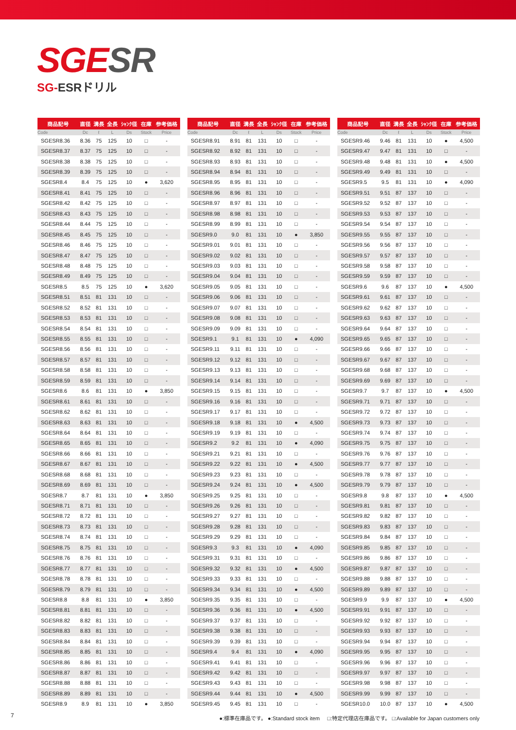SGESR
SG-ESRドリル
| 商品記号 | 直径 | 溝長 | 全長 | ｼｬﾝｸ径 | 在庫 | 参考価格 |
| --- | --- | --- | --- | --- | --- | --- |
| Code | Dc | ℓ | L | Ds | Stock | Price |
| SGESR8.36 | 8.36 | 75 | 125 | 10 | □ | - |
| SGESR8.37 | 8.37 | 75 | 125 | 10 | □ | - |
| SGESR8.38 | 8.38 | 75 | 125 | 10 | □ | - |
| SGESR8.39 | 8.39 | 75 | 125 | 10 | □ | - |
| SGESR8.4 | 8.4 | 75 | 125 | 10 | ● | 3,620 |
| SGESR8.41 | 8.41 | 75 | 125 | 10 | □ | - |
| SGESR8.42 | 8.42 | 75 | 125 | 10 | □ | - |
| SGESR8.43 | 8.43 | 75 | 125 | 10 | □ | - |
| SGESR8.44 | 8.44 | 75 | 125 | 10 | □ | - |
| SGESR8.45 | 8.45 | 75 | 125 | 10 | □ | - |
| SGESR8.46 | 8.46 | 75 | 125 | 10 | □ | - |
| SGESR8.47 | 8.47 | 75 | 125 | 10 | □ | - |
| SGESR8.48 | 8.48 | 75 | 125 | 10 | □ | - |
| SGESR8.49 | 8.49 | 75 | 125 | 10 | □ | - |
| SGESR8.5 | 8.5 | 75 | 125 | 10 | ● | 3,620 |
| SGESR8.51 | 8.51 | 81 | 131 | 10 | □ | - |
| SGESR8.52 | 8.52 | 81 | 131 | 10 | □ | - |
| SGESR8.53 | 8.53 | 81 | 131 | 10 | □ | - |
| SGESR8.54 | 8.54 | 81 | 131 | 10 | □ | - |
| SGESR8.55 | 8.55 | 81 | 131 | 10 | □ | - |
| SGESR8.56 | 8.56 | 81 | 131 | 10 | □ | - |
| SGESR8.57 | 8.57 | 81 | 131 | 10 | □ | - |
| SGESR8.58 | 8.58 | 81 | 131 | 10 | □ | - |
| SGESR8.59 | 8.59 | 81 | 131 | 10 | □ | - |
| SGESR8.6 | 8.6 | 81 | 131 | 10 | ● | 3,850 |
| SGESR8.61 | 8.61 | 81 | 131 | 10 | □ | - |
| SGESR8.62 | 8.62 | 81 | 131 | 10 | □ | - |
| SGESR8.63 | 8.63 | 81 | 131 | 10 | □ | - |
| SGESR8.64 | 8.64 | 81 | 131 | 10 | □ | - |
| SGESR8.65 | 8.65 | 81 | 131 | 10 | □ | - |
| SGESR8.66 | 8.66 | 81 | 131 | 10 | □ | - |
| SGESR8.67 | 8.67 | 81 | 131 | 10 | □ | - |
| SGESR8.68 | 8.68 | 81 | 131 | 10 | □ | - |
| SGESR8.69 | 8.69 | 81 | 131 | 10 | □ | - |
| SGESR8.7 | 8.7 | 81 | 131 | 10 | ● | 3,850 |
| SGESR8.71 | 8.71 | 81 | 131 | 10 | □ | - |
| SGESR8.72 | 8.72 | 81 | 131 | 10 | □ | - |
| SGESR8.73 | 8.73 | 81 | 131 | 10 | □ | - |
| SGESR8.74 | 8.74 | 81 | 131 | 10 | □ | - |
| SGESR8.75 | 8.75 | 81 | 131 | 10 | □ | - |
| SGESR8.76 | 8.76 | 81 | 131 | 10 | □ | - |
| SGESR8.77 | 8.77 | 81 | 131 | 10 | □ | - |
| SGESR8.78 | 8.78 | 81 | 131 | 10 | □ | - |
| SGESR8.79 | 8.79 | 81 | 131 | 10 | □ | - |
| SGESR8.8 | 8.8 | 81 | 131 | 10 | ● | 3,850 |
| SGESR8.81 | 8.81 | 81 | 131 | 10 | □ | - |
| SGESR8.82 | 8.82 | 81 | 131 | 10 | □ | - |
| SGESR8.83 | 8.83 | 81 | 131 | 10 | □ | - |
| SGESR8.84 | 8.84 | 81 | 131 | 10 | □ | - |
| SGESR8.85 | 8.85 | 81 | 131 | 10 | □ | - |
| SGESR8.86 | 8.86 | 81 | 131 | 10 | □ | - |
| SGESR8.87 | 8.87 | 81 | 131 | 10 | □ | - |
| SGESR8.88 | 8.88 | 81 | 131 | 10 | □ | - |
| SGESR8.89 | 8.89 | 81 | 131 | 10 | □ | - |
| SGESR8.9 | 8.9 | 81 | 131 | 10 | ● | 3,850 |
| 商品記号 | 直径 | 溝長 | 全長 | ｼｬﾝｸ径 | 在庫 | 参考価格 |
| --- | --- | --- | --- | --- | --- | --- |
| Code | Dc | ℓ | L | Ds | Stock | Price |
| SGESR8.91 | 8.91 | 81 | 131 | 10 | □ | - |
| SGESR8.92 | 8.92 | 81 | 131 | 10 | □ | - |
| SGESR8.93 | 8.93 | 81 | 131 | 10 | □ | - |
| SGESR8.94 | 8.94 | 81 | 131 | 10 | □ | - |
| SGESR8.95 | 8.95 | 81 | 131 | 10 | □ | - |
| SGESR8.96 | 8.96 | 81 | 131 | 10 | □ | - |
| SGESR8.97 | 8.97 | 81 | 131 | 10 | □ | - |
| SGESR8.98 | 8.98 | 81 | 131 | 10 | □ | - |
| SGESR8.99 | 8.99 | 81 | 131 | 10 | □ | - |
| SGESR9.0 | 9.0 | 81 | 131 | 10 | ● | 3,850 |
| SGESR9.01 | 9.01 | 81 | 131 | 10 | □ | - |
| SGESR9.02 | 9.02 | 81 | 131 | 10 | □ | - |
| SGESR9.03 | 9.03 | 81 | 131 | 10 | □ | - |
| SGESR9.04 | 9.04 | 81 | 131 | 10 | □ | - |
| SGESR9.05 | 9.05 | 81 | 131 | 10 | □ | - |
| SGESR9.06 | 9.06 | 81 | 131 | 10 | □ | - |
| SGESR9.07 | 9.07 | 81 | 131 | 10 | □ | - |
| SGESR9.08 | 9.08 | 81 | 131 | 10 | □ | - |
| SGESR9.09 | 9.09 | 81 | 131 | 10 | □ | - |
| SGESR9.1 | 9.1 | 81 | 131 | 10 | ● | 4,090 |
| SGESR9.11 | 9.11 | 81 | 131 | 10 | □ | - |
| SGESR9.12 | 9.12 | 81 | 131 | 10 | □ | - |
| SGESR9.13 | 9.13 | 81 | 131 | 10 | □ | - |
| SGESR9.14 | 9.14 | 81 | 131 | 10 | □ | - |
| SGESR9.15 | 9.15 | 81 | 131 | 10 | □ | - |
| SGESR9.16 | 9.16 | 81 | 131 | 10 | □ | - |
| SGESR9.17 | 9.17 | 81 | 131 | 10 | □ | - |
| SGESR9.18 | 9.18 | 81 | 131 | 10 | ● | 4,500 |
| SGESR9.19 | 9.19 | 81 | 131 | 10 | □ | - |
| SGESR9.2 | 9.2 | 81 | 131 | 10 | ● | 4,090 |
| SGESR9.21 | 9.21 | 81 | 131 | 10 | □ | - |
| SGESR9.22 | 9.22 | 81 | 131 | 10 | ● | 4,500 |
| SGESR9.23 | 9.23 | 81 | 131 | 10 | □ | - |
| SGESR9.24 | 9.24 | 81 | 131 | 10 | ● | 4,500 |
| SGESR9.25 | 9.25 | 81 | 131 | 10 | □ | - |
| SGESR9.26 | 9.26 | 81 | 131 | 10 | □ | - |
| SGESR9.27 | 9.27 | 81 | 131 | 10 | □ | - |
| SGESR9.28 | 9.28 | 81 | 131 | 10 | □ | - |
| SGESR9.29 | 9.29 | 81 | 131 | 10 | □ | - |
| SGESR9.3 | 9.3 | 81 | 131 | 10 | ● | 4,090 |
| SGESR9.31 | 9.31 | 81 | 131 | 10 | □ | - |
| SGESR9.32 | 9.32 | 81 | 131 | 10 | ● | 4,500 |
| SGESR9.33 | 9.33 | 81 | 131 | 10 | □ | - |
| SGESR9.34 | 9.34 | 81 | 131 | 10 | ● | 4,500 |
| SGESR9.35 | 9.35 | 81 | 131 | 10 | □ | - |
| SGESR9.36 | 9.36 | 81 | 131 | 10 | ● | 4,500 |
| SGESR9.37 | 9.37 | 81 | 131 | 10 | □ | - |
| SGESR9.38 | 9.38 | 81 | 131 | 10 | □ | - |
| SGESR9.39 | 9.39 | 81 | 131 | 10 | □ | - |
| SGESR9.4 | 9.4 | 81 | 131 | 10 | ● | 4,090 |
| SGESR9.41 | 9.41 | 81 | 131 | 10 | □ | - |
| SGESR9.42 | 9.42 | 81 | 131 | 10 | □ | - |
| SGESR9.43 | 9.43 | 81 | 131 | 10 | □ | - |
| SGESR9.44 | 9.44 | 81 | 131 | 10 | ● | 4,500 |
| SGESR9.45 | 9.45 | 81 | 131 | 10 | □ | - |
| 商品記号 | 直径 | 溝長 | 全長 | ｼｬﾝｸ径 | 在庫 | 参考価格 |
| --- | --- | --- | --- | --- | --- | --- |
| Code | Dc | ℓ | L | Ds | Stock | Price |
| SGESR9.46 | 9.46 | 81 | 131 | 10 | ● | 4,500 |
| SGESR9.47 | 9.47 | 81 | 131 | 10 | □ | - |
| SGESR9.48 | 9.48 | 81 | 131 | 10 | ● | 4,500 |
| SGESR9.49 | 9.49 | 81 | 131 | 10 | □ | - |
| SGESR9.5 | 9.5 | 81 | 131 | 10 | ● | 4,090 |
| SGESR9.51 | 9.51 | 87 | 137 | 10 | □ | - |
| SGESR9.52 | 9.52 | 87 | 137 | 10 | □ | - |
| SGESR9.53 | 9.53 | 87 | 137 | 10 | □ | - |
| SGESR9.54 | 9.54 | 87 | 137 | 10 | □ | - |
| SGESR9.55 | 9.55 | 87 | 137 | 10 | □ | - |
| SGESR9.56 | 9.56 | 87 | 137 | 10 | □ | - |
| SGESR9.57 | 9.57 | 87 | 137 | 10 | □ | - |
| SGESR9.58 | 9.58 | 87 | 137 | 10 | □ | - |
| SGESR9.59 | 9.59 | 87 | 137 | 10 | □ | - |
| SGESR9.6 | 9.6 | 87 | 137 | 10 | ● | 4,500 |
| SGESR9.61 | 9.61 | 87 | 137 | 10 | □ | - |
| SGESR9.62 | 9.62 | 87 | 137 | 10 | □ | - |
| SGESR9.63 | 9.63 | 87 | 137 | 10 | □ | - |
| SGESR9.64 | 9.64 | 87 | 137 | 10 | □ | - |
| SGESR9.65 | 9.65 | 87 | 137 | 10 | □ | - |
| SGESR9.66 | 9.66 | 87 | 137 | 10 | □ | - |
| SGESR9.67 | 9.67 | 87 | 137 | 10 | □ | - |
| SGESR9.68 | 9.68 | 87 | 137 | 10 | □ | - |
| SGESR9.69 | 9.69 | 87 | 137 | 10 | □ | - |
| SGESR9.7 | 9.7 | 87 | 137 | 10 | ● | 4,500 |
| SGESR9.71 | 9.71 | 87 | 137 | 10 | □ | - |
| SGESR9.72 | 9.72 | 87 | 137 | 10 | □ | - |
| SGESR9.73 | 9.73 | 87 | 137 | 10 | □ | - |
| SGESR9.74 | 9.74 | 87 | 137 | 10 | □ | - |
| SGESR9.75 | 9.75 | 87 | 137 | 10 | □ | - |
| SGESR9.76 | 9.76 | 87 | 137 | 10 | □ | - |
| SGESR9.77 | 9.77 | 87 | 137 | 10 | □ | - |
| SGESR9.78 | 9.78 | 87 | 137 | 10 | □ | - |
| SGESR9.79 | 9.79 | 87 | 137 | 10 | □ | - |
| SGESR9.8 | 9.8 | 87 | 137 | 10 | ● | 4,500 |
| SGESR9.81 | 9.81 | 87 | 137 | 10 | □ | - |
| SGESR9.82 | 9.82 | 87 | 137 | 10 | □ | - |
| SGESR9.83 | 9.83 | 87 | 137 | 10 | □ | - |
| SGESR9.84 | 9.84 | 87 | 137 | 10 | □ | - |
| SGESR9.85 | 9.85 | 87 | 137 | 10 | □ | - |
| SGESR9.86 | 9.86 | 87 | 137 | 10 | □ | - |
| SGESR9.87 | 9.87 | 87 | 137 | 10 | □ | - |
| SGESR9.88 | 9.88 | 87 | 137 | 10 | □ | - |
| SGESR9.89 | 9.89 | 87 | 137 | 10 | □ | - |
| SGESR9.9 | 9.9 | 87 | 137 | 10 | ● | 4,500 |
| SGESR9.91 | 9.91 | 87 | 137 | 10 | □ | - |
| SGESR9.92 | 9.92 | 87 | 137 | 10 | □ | - |
| SGESR9.93 | 9.93 | 87 | 137 | 10 | □ | - |
| SGESR9.94 | 9.94 | 87 | 137 | 10 | □ | - |
| SGESR9.95 | 9.95 | 87 | 137 | 10 | □ | - |
| SGESR9.96 | 9.96 | 87 | 137 | 10 | □ | - |
| SGESR9.97 | 9.97 | 87 | 137 | 10 | □ | - |
| SGESR9.98 | 9.98 | 87 | 137 | 10 | □ | - |
| SGESR9.99 | 9.99 | 87 | 137 | 10 | □ | - |
| SGESR10.0 | 10.0 | 87 | 137 | 10 | ● | 4,500 |
●:標準在庫品です。 ●:Standard stock item □:特定代理店在庫品です。 □:Available for Japan customers only
7